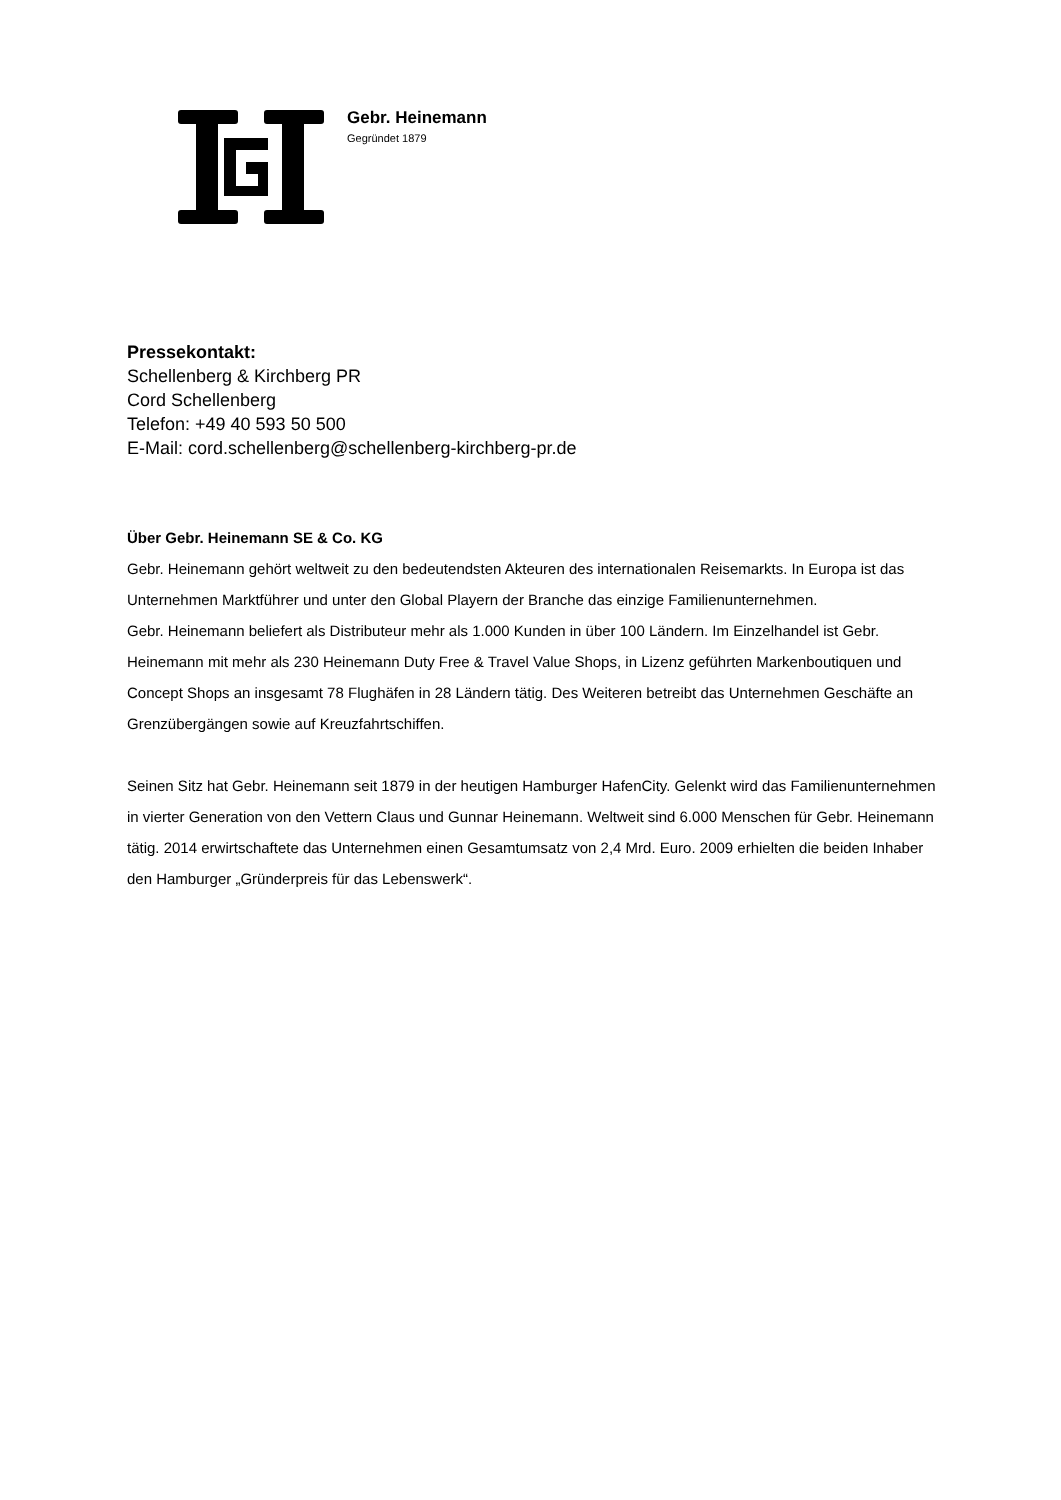Gebr. Heinemann
Gegründet 1879
Pressekontakt:
Schellenberg & Kirchberg PR
Cord Schellenberg
Telefon: +49 40 593 50 500
E-Mail: cord.schellenberg@schellenberg-kirchberg-pr.de
Über Gebr. Heinemann SE & Co. KG
Gebr. Heinemann gehört weltweit zu den bedeutendsten Akteuren des internationalen Reisemarkts. In Europa ist das Unternehmen Marktführer und unter den Global Playern der Branche das einzige Familienunternehmen.
Gebr. Heinemann beliefert als Distributeur mehr als 1.000 Kunden in über 100 Ländern. Im Einzelhandel ist Gebr. Heinemann mit mehr als 230 Heinemann Duty Free & Travel Value Shops, in Lizenz geführten Markenboutiquen und Concept Shops an insgesamt 78 Flughäfen in 28 Ländern tätig. Des Weiteren betreibt das Unternehmen Geschäfte an Grenzübergängen sowie auf Kreuzfahrtschiffen.
Seinen Sitz hat Gebr. Heinemann seit 1879 in der heutigen Hamburger HafenCity. Gelenkt wird das Familienunternehmen in vierter Generation von den Vettern Claus und Gunnar Heinemann. Weltweit sind 6.000 Menschen für Gebr. Heinemann tätig. 2014 erwirtschaftete das Unternehmen einen Gesamtumsatz von 2,4 Mrd. Euro. 2009 erhielten die beiden Inhaber den Hamburger „Gründerpreis für das Lebenswerk“.